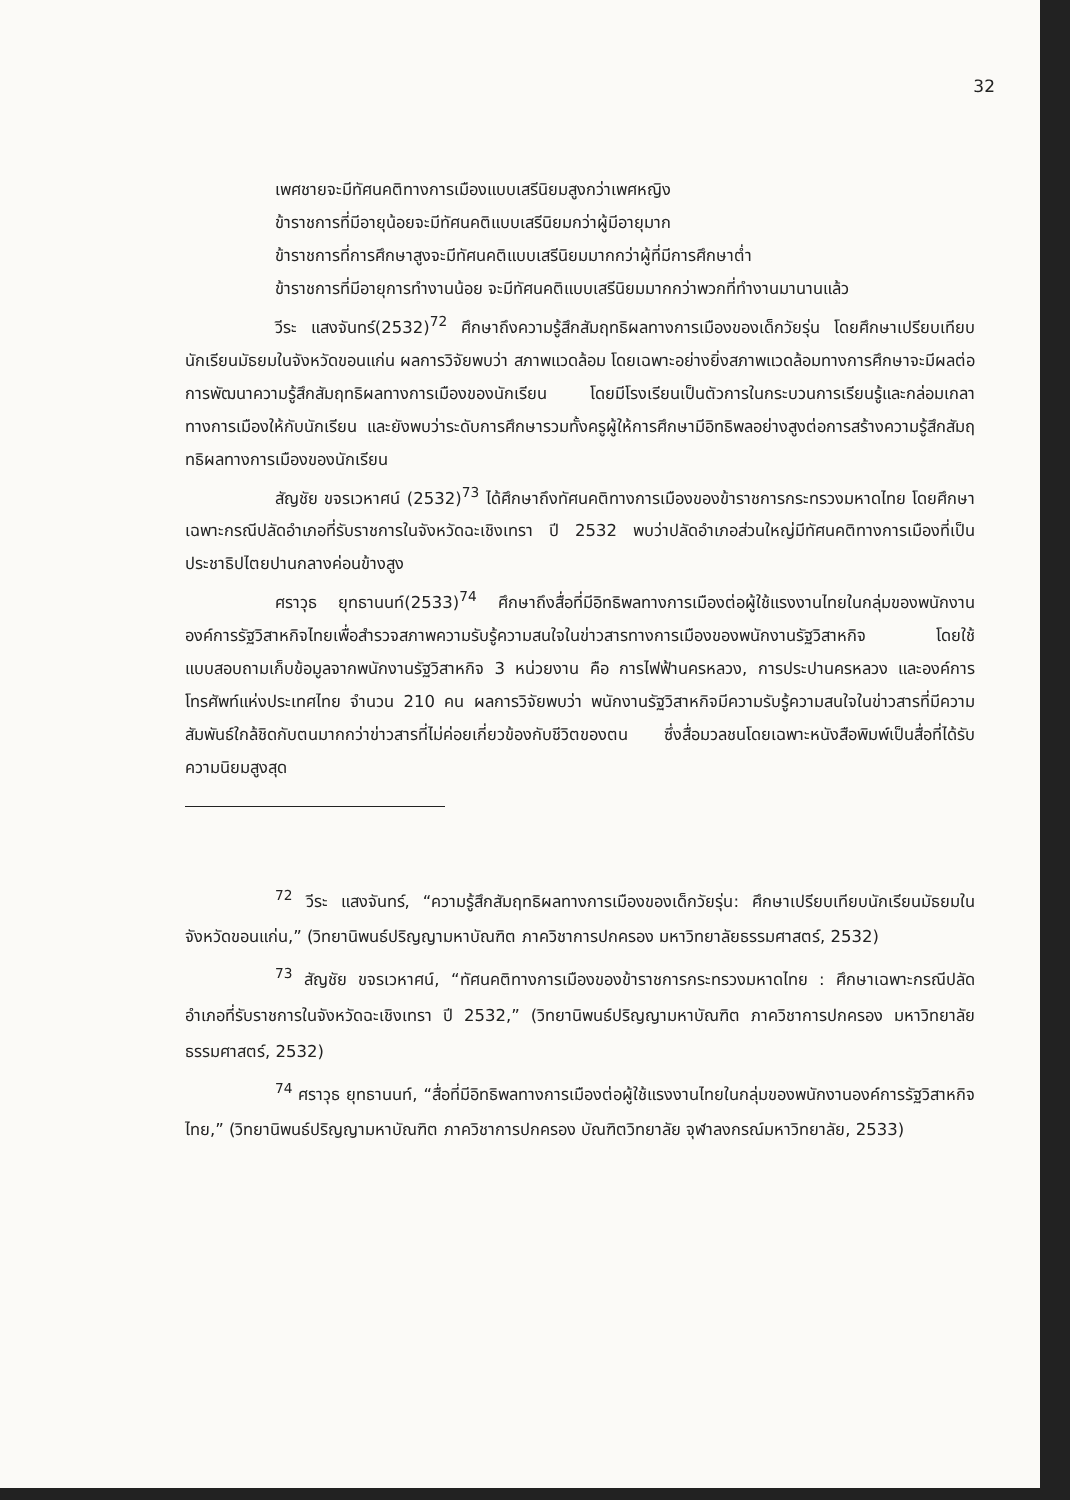32
เพศชายจะมีทัศนคติทางการเมืองแบบเสรีนิยมสูงกว่าเพศหญิง
ข้าราชการที่มีอายุน้อยจะมีทัศนคติแบบเสรีนิยมกว่าผู้มีอายุมาก
ข้าราชการที่การศึกษาสูงจะมีทัศนคติแบบเสรีนิยมมากกว่าผู้ที่มีการศึกษาต่ำ
ข้าราชการที่มีอายุการทำงานน้อย จะมีทัศนคติแบบเสรีนิยมมากกว่าพวกที่ทำงานมานานแล้ว
วีระ แสงจันทร์(2532)<sup>72</sup> ศึกษาถึงความรู้สึกสัมฤทธิผลทางการเมืองของเด็กวัยรุ่น โดยศึกษาเปรียบเทียบนักเรียนมัธยมในจังหวัดขอนแก่น ผลการวิจัยพบว่า สภาพแวดล้อม โดยเฉพาะอย่างยิ่งสภาพแวดล้อมทางการศึกษาจะมีผลต่อการพัฒนาความรู้สึกสัมฤทธิผลทางการเมืองของนักเรียน โดยมีโรงเรียนเป็นตัวการในกระบวนการเรียนรู้และกล่อมเกลาทางการเมืองให้กับนักเรียน และยังพบว่าระดับการศึกษารวมทั้งครูผู้ให้การศึกษามีอิทธิพลอย่างสูงต่อการสร้างความรู้สึกสัมฤทธิผลทางการเมืองของนักเรียน
สัญชัย ขจรเวหาศน์ (2532)<sup>73</sup> ได้ศึกษาถึงทัศนคติทางการเมืองของข้าราชการกระทรวงมหาดไทย โดยศึกษาเฉพาะกรณีปลัดอำเภอที่รับราชการในจังหวัดฉะเชิงเทรา ปี 2532 พบว่าปลัดอำเภอส่วนใหญ่มีทัศนคติทางการเมืองที่เป็นประชาธิปไตยปานกลางค่อนข้างสูง
ศราวุธ ยุทธานนท์(2533)<sup>74</sup> ศึกษาถึงสื่อที่มีอิทธิพลทางการเมืองต่อผู้ใช้แรงงานไทยในกลุ่มของพนักงานองค์การรัฐวิสาหกิจไทยเพื่อสำรวจสภาพความรับรู้ความสนใจในข่าวสารทางการเมืองของพนักงานรัฐวิสาหกิจ โดยใช้แบบสอบถามเก็บข้อมูลจากพนักงานรัฐวิสาหกิจ 3 หน่วยงาน คือ การไฟฟ้านครหลวง, การประปานครหลวง และองค์การโทรศัพท์แห่งประเทศไทย จำนวน 210 คน ผลการวิจัยพบว่า พนักงานรัฐวิสาหกิจมีความรับรู้ความสนใจในข่าวสารที่มีความสัมพันธ์ใกล้ชิดกับตนมากกว่าข่าวสารที่ไม่ค่อยเกี่ยวข้องกับชีวิตของตน ซึ่งสื่อมวลชนโดยเฉพาะหนังสือพิมพ์เป็นสื่อที่ได้รับความนิยมสูงสุด
<sup>72</sup> วีระ แสงจันทร์, “ความรู้สึกสัมฤทธิผลทางการเมืองของเด็กวัยรุ่น: ศึกษาเปรียบเทียบนักเรียนมัธยมในจังหวัดขอนแก่น,” (วิทยานิพนธ์ปริญญามหาบัณฑิต ภาควิชาการปกครอง มหาวิทยาลัยธรรมศาสตร์, 2532)
<sup>73</sup> สัญชัย ขจรเวหาศน์, “ทัศนคติทางการเมืองของข้าราชการกระทรวงมหาดไทย : ศึกษาเฉพาะกรณีปลัดอำเภอที่รับราชการในจังหวัดฉะเชิงเทรา ปี 2532,” (วิทยานิพนธ์ปริญญามหาบัณฑิต ภาควิชาการปกครอง มหาวิทยาลัยธรรมศาสตร์, 2532)
<sup>74</sup> ศราวุธ ยุทธานนท์, “สื่อที่มีอิทธิพลทางการเมืองต่อผู้ใช้แรงงานไทยในกลุ่มของพนักงานองค์การรัฐวิสาหกิจไทย,” (วิทยานิพนธ์ปริญญามหาบัณฑิต ภาควิชาการปกครอง บัณฑิตวิทยาลัย จุฬาลงกรณ์มหาวิทยาลัย, 2533)